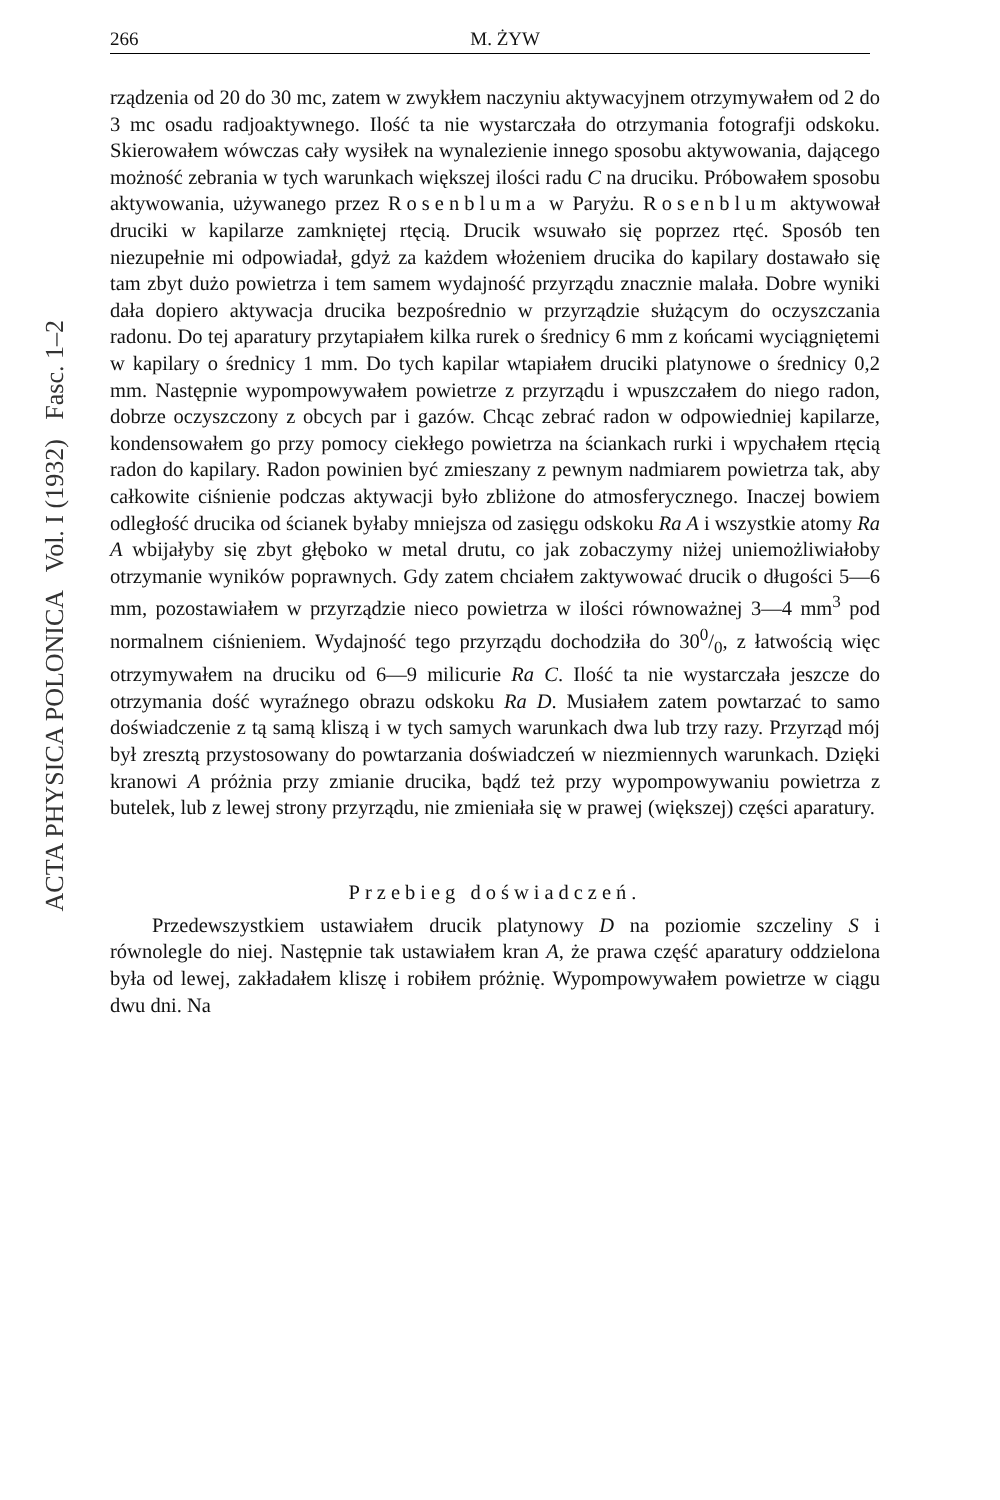ACTA PHYSICA POLONICA Vol. I (1932) Fasc. 1–2
266 M. ŻYW
rządzenia od 20 do 30 mc, zatem w zwykłem naczyniu aktywacyjnem otrzymywałem od 2 do 3 mc osadu radjoaktywnego. Ilość ta nie wystarczała do otrzymania fotografji odskoku. Skierowałem wówczas cały wysiłek na wynalezienie innego sposobu aktywowania, dającego możność zebrania w tych warunkach większej ilości radu C na druciku. Próbowałem sposobu aktywowania, używanego przez Rosenbluma w Paryżu. Rosenblum aktywował druciki w kapilarze zamkniętej rtęcią. Drucik wsuwało się poprzez rtęć. Sposób ten niezupełnie mi odpowiadał, gdyż za każdem włożeniem drucika do kapilary dostawało się tam zbyt dużo powietrza i tem samem wydajność przyrządu znacznie malała. Dobre wyniki dała dopiero aktywacja drucika bezpośrednio w przyrządzie służącym do oczyszczania radonu. Do tej aparatury przytapiałem kilka rurek o średnicy 6 mm z końcami wyciągniętemi w kapilary o średnicy 1 mm. Do tych kapilar wtapiałem druciki platynowe o średnicy 0,2 mm. Następnie wypompowywałem powietrze z przyrządu i wpuszczałem do niego radon, dobrze oczyszczony z obcych par i gazów. Chcąc zebrać radon w odpowiedniej kapilarze, kondensowałem go przy pomocy ciekłego powietrza na ściankach rurki i wpychałem rtęcią radon do kapilary. Radon powinien być zmieszany z pewnym nadmiarem powietrza tak, aby całkowite ciśnienie podczas aktywacji było zbliżone do atmosferycznego. Inaczej bowiem odległość drucika od ścianek byłaby mniejsza od zasięgu odskoku Ra A i wszystkie atomy Ra A wbijałyby się zbyt głęboko w metal drutu, co jak zobaczymy niżej uniemożliwiałoby otrzymanie wyników poprawnych. Gdy zatem chciałem zaktywować drucik o długości 5—6 mm, pozostawiałem w przyrządzie nieco powietrza w ilości równoważnej 3—4 mm<sup>3</sup> pod normalnem ciśnieniem. Wydajność tego przyrządu dochodziła do 300/0, z łatwością więc otrzymywałem na druciku od 6—9 milicurie Ra C. Ilość ta nie wystarczała jeszcze do otrzymania dość wyraźnego obrazu odskoku Ra D. Musiałem zatem powtarzać to samo doświadczenie z tą samą kliszą i w tych samych warunkach dwa lub trzy razy. Przyrząd mój był zresztą przystosowany do powtarzania doświadczeń w niezmiennych warunkach. Dzięki kranowi A próżnia przy zmianie drucika, bądź też przy wypompowywaniu powietrza z butelek, lub z lewej strony przyrządu, nie zmieniała się w prawej (większej) części aparatury.
Przebieg doświadczeń.
Przedewszystkiem ustawiałem drucik platynowy D na poziomie szczeliny S i równolegle do niej. Następnie tak ustawiałem kran A, że prawa część aparatury oddzielona była od lewej, zakładałem kliszę i robiłem próżnię. Wypompowywałem powietrze w ciągu dwu dni. Na